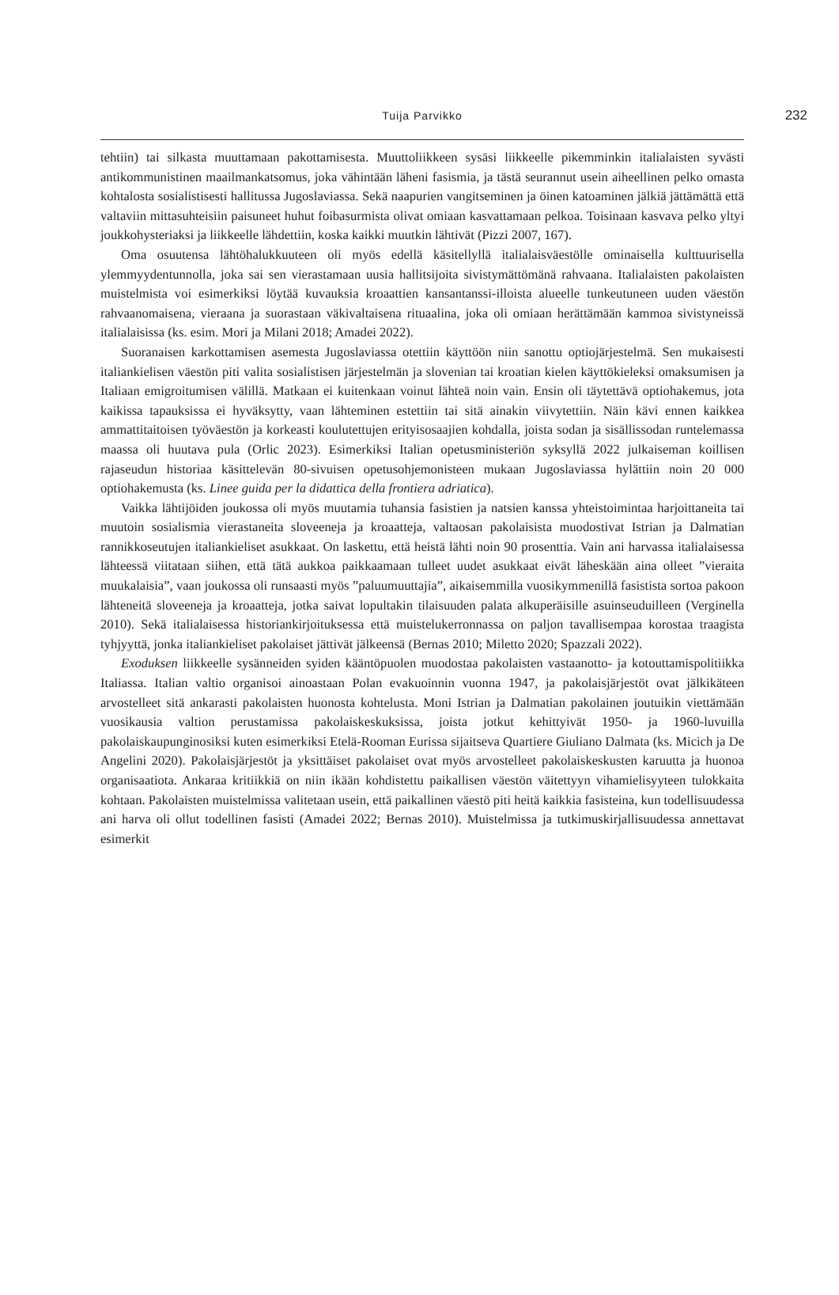Tuija Parvikko
232
tehtiin) tai silkasta muuttamaan pakottamisesta. Muuttoliikkeen sysäsi liikkeelle pikemminkin italialaisten syvästi antikommunistinen maailmankatsomus, joka vähintään läheni fasismia, ja tästä seurannut usein aiheellinen pelko omasta kohtalosta sosialistisesti hallitussa Jugoslaviassa. Sekä naapurien vangitseminen ja öinen katoaminen jälkiä jättämättä että valtaviin mittasuhteisiin paisuneet huhut foibasurmista olivat omiaan kasvattamaan pelkoa. Toisinaan kasvava pelko yltyi joukkohysteriaksi ja liikkeelle lähdettiin, koska kaikki muutkin lähtivät (Pizzi 2007, 167).
Oma osuutensa lähtöhalukkuuteen oli myös edellä käsitellyllä italialaisväestölle ominaisella kulttuurisella ylemmyydentunnolla, joka sai sen vierastamaan uusia hallitsijoita sivistymättömänä rahvaana. Italialaisten pakolaisten muistelmista voi esimerkiksi löytää kuvauksia kroaattien kansantanssi-illoista alueelle tunkeutuneen uuden väestön rahvaanomaisena, vieraana ja suorastaan väkivaltaisena rituaalina, joka oli omiaan herättämään kammoa sivistyneissä italialaisissa (ks. esim. Mori ja Milani 2018; Amadei 2022).
Suoranaisen karkottamisen asemesta Jugoslaviassa otettiin käyttöön niin sanottu optiojärjestelmä. Sen mukaisesti italiankielisen väestön piti valita sosialistisen järjestelmän ja slovenian tai kroatian kielen käyttökieleksi omaksumisen ja Italiaan emigroitumisen välillä. Matkaan ei kuitenkaan voinut lähteä noin vain. Ensin oli täytettävä optiohakemus, jota kaikissa tapauksissa ei hyväksytty, vaan lähteminen estettiin tai sitä ainakin viivytettiin. Näin kävi ennen kaikkea ammattitaitoisen työväestön ja korkeasti koulutettujen erityisosaajien kohdalla, joista sodan ja sisällissodan runtelemassa maassa oli huutava pula (Orlic 2023). Esimerkiksi Italian opetusministeriön syksyllä 2022 julkaiseman koillisen rajaseudun historiaa käsittelevän 80-sivuisen opetusohjemonisteen mukaan Jugoslaviassa hylättiin noin 20 000 optiohakemusta (ks. Linee guida per la didattica della frontiera adriatica).
Vaikka lähtijöiden joukossa oli myös muutamia tuhansia fasistien ja natsien kanssa yhteistoimintaa harjoittaneita tai muutoin sosialismia vierastaneita sloveeneja ja kroaatteja, valtaosan pakolaisista muodostivat Istrian ja Dalmatian rannikkoseutujen italiankieliset asukkaat. On laskettu, että heistä lähti noin 90 prosenttia. Vain ani harvassa italialaisessa lähteessä viitataan siihen, että tätä aukkoa paikkaamaan tulleet uudet asukkaat eivät läheskään aina olleet ”vieraita muukalaisia”, vaan joukossa oli runsaasti myös ”paluumuuttajia”, aikaisemmilla vuosikymmenillä fasistista sortoa pakoon lähteneitä sloveeneja ja kroaatteja, jotka saivat lopultakin tilaisuuden palata alkuperäisille asuinseuduilleen (Verginella 2010). Sekä italialaisessa historiankirjoituksessa että muistelukerronnassa on paljon tavallisempaa korostaa traagista tyhjyyttä, jonka italiankieliset pakolaiset jättivät jälkeensä (Bernas 2010; Miletto 2020; Spazzali 2022).
Exoduksen liikkeelle sysänneiden syiden kääntöpuolen muodostaa pakolaisten vastaanotto- ja kotouttamispolitiikka Italiassa. Italian valtio organisoi ainoastaan Polan evakuoinnin vuonna 1947, ja pakolaisjärjestöt ovat jälkikäteen arvostelleet sitä ankarasti pakolaisten huonosta kohtelusta. Moni Istrian ja Dalmatian pakolainen joutuikin viettämään vuosikausia valtion perustamissa pakolaiskeskuksissa, joista jotkut kehittyivät 1950- ja 1960-luvuilla pakolaiskaupunginosiksi kuten esimerkiksi Etelä-Rooman Eurissa sijaitseva Quartiere Giuliano Dalmata (ks. Micich ja De Angelini 2020). Pakolaisjärjestöt ja yksittäiset pakolaiset ovat myös arvostelleet pakolaiskeskusten karuutta ja huonoa organisaatiota. Ankaraa kritiikkiä on niin ikään kohdistettu paikallisen väestön väitettyyn vihamielisyyteen tulokkaita kohtaan. Pakolaisten muistelmissa valitetaan usein, että paikallinen väestö piti heitä kaikkia fasisteina, kun todellisuudessa ani harva oli ollut todellinen fasisti (Amadei 2022; Bernas 2010). Muistelmissa ja tutkimuskirjallisuudessa annettavat esimerkit